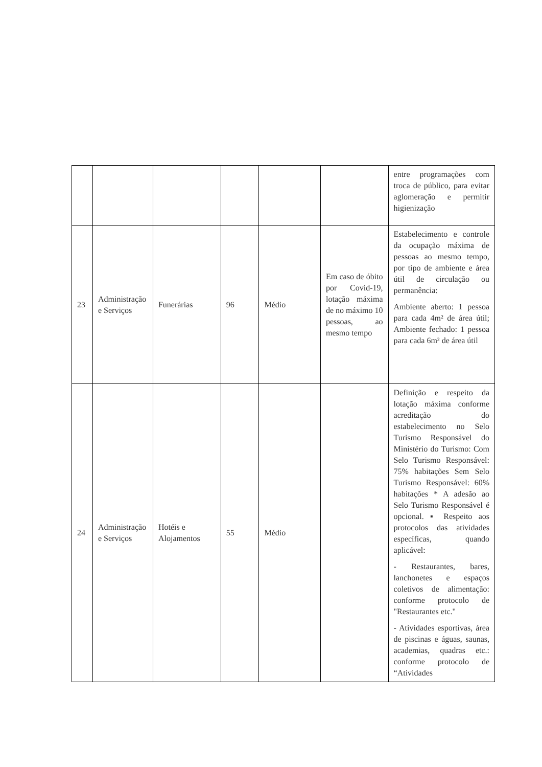| | | | | | | entre programações com troca de público, para evitar aglomeração e permitir higienização |
| 23 | Administração e Serviços | Funerárias | 96 | Médio | Em caso de óbito por Covid-19, lotação máxima de no máximo 10 pessoas, ao mesmo tempo | Estabelecimento e controle da ocupação máxima de pessoas ao mesmo tempo, por tipo de ambiente e área útil de circulação ou permanência: Ambiente aberto: 1 pessoa para cada 4m² de área útil; Ambiente fechado: 1 pessoa para cada 6m² de área útil |
| 24 | Administração e Serviços | Hotéis e Alojamentos | 55 | Médio | | Definição e respeito da lotação máxima conforme acreditação do estabelecimento no Selo Turismo Responsável do Ministério do Turismo: Com Selo Turismo Responsável: 75% habitações Sem Selo Turismo Responsável: 60% habitações * A adesão ao Selo Turismo Responsável é opcional. ▪ Respeito aos protocolos das atividades específicas, quando aplicável: - Restaurantes, bares, lanchonetes e espaços coletivos de alimentação: conforme protocolo de "Restaurantes etc." - Atividades esportivas, área de piscinas e águas, saunas, academias, quadras etc.: conforme protocolo de “Atividades |